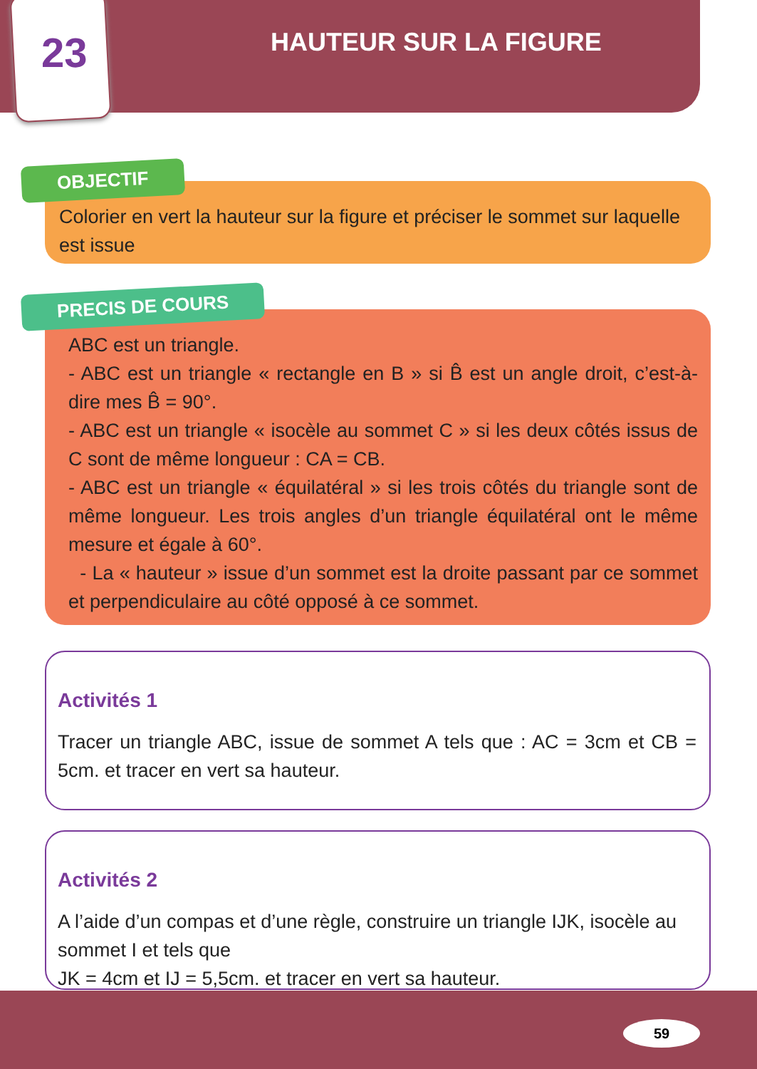23 HAUTEUR SUR LA FIGURE
Colorier en vert la hauteur sur la figure et préciser le sommet sur laquelle est issue
OBJECTIF
ABC est un triangle.
- ABC est un triangle « rectangle en B » si B̂ est un angle droit, c’est-à-dire mes B̂ = 90°.
- ABC est un triangle « isocèle au sommet C » si les deux côtés issus de C sont de même longueur : CA = CB.
- ABC est un triangle « équilatéral » si les trois côtés du triangle sont de même longueur. Les trois angles d’un triangle équilatéral ont le même mesure et égale à 60°.
- La « hauteur » issue d’un sommet est la droite passant par ce sommet et perpendiculaire au côté opposé à ce sommet.
PRECIS DE COURS
Activités 1
Tracer un triangle ABC, issue de sommet A tels que : AC = 3cm et CB = 5cm. et tracer en vert sa hauteur.
Activités 2
A l’aide d’un compas et d’une règle, construire un triangle IJK, isocèle au sommet I et tels que
JK = 4cm et IJ = 5,5cm. et tracer en vert sa hauteur.
59